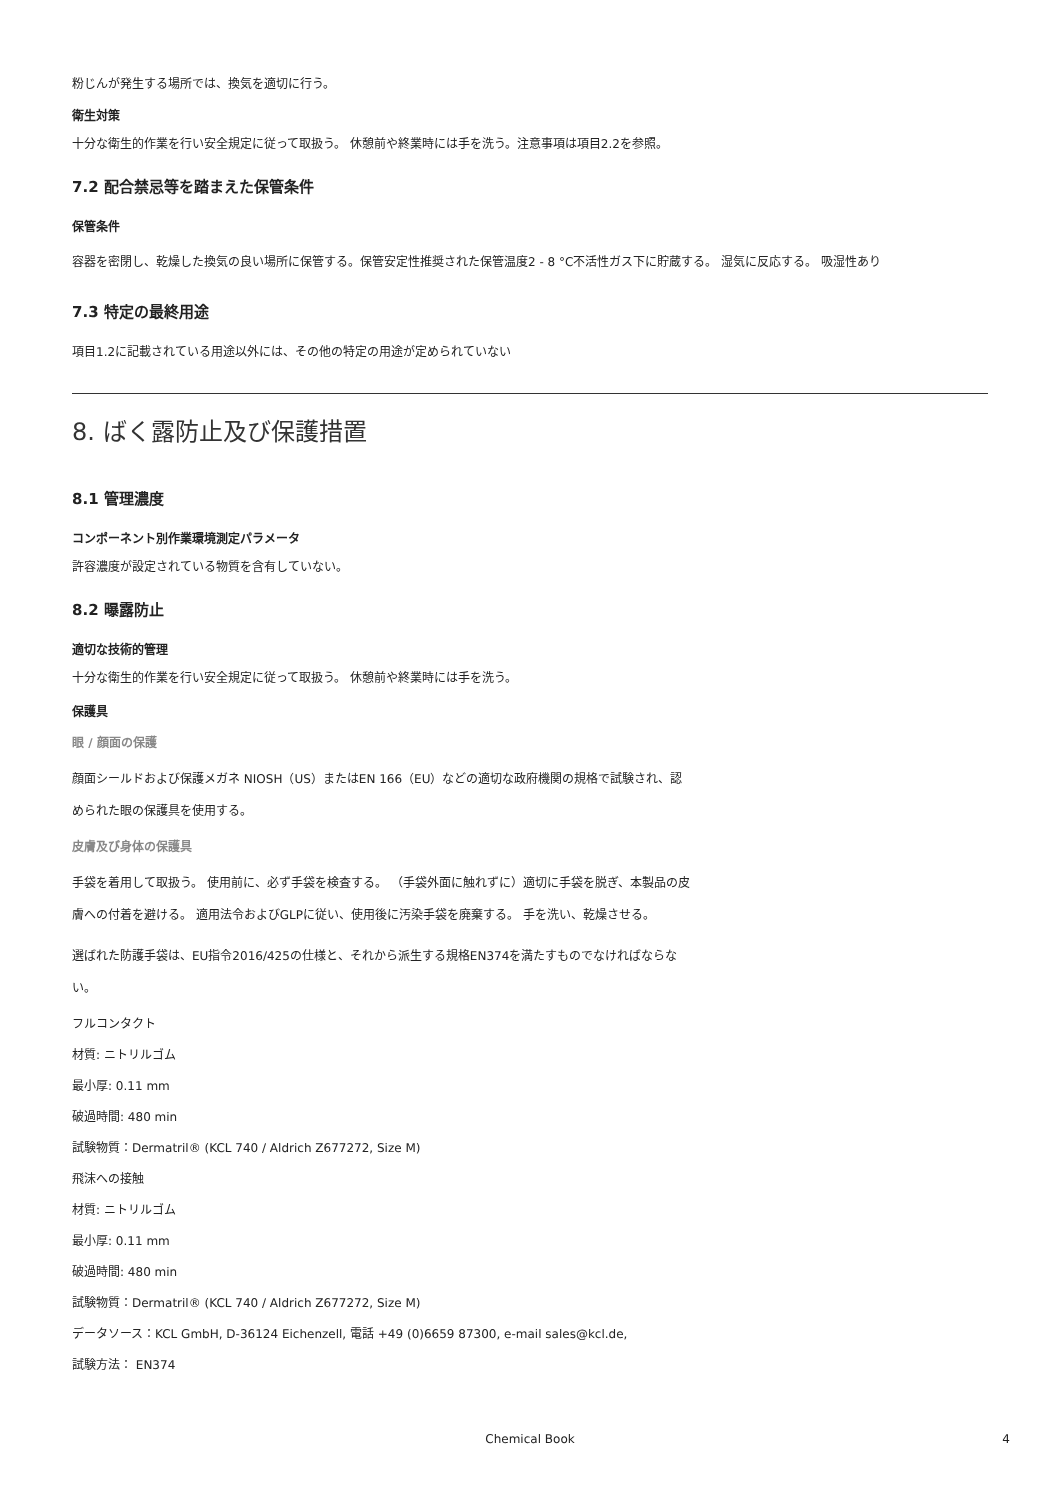粉じんが発生する場所では、換気を適切に行う。
衛生対策
十分な衛生的作業を行い安全規定に従って取扱う。 休憩前や終業時には手を洗う。注意事項は項目2.2を参照。
7.2 配合禁忌等を踏まえた保管条件
保管条件
容器を密閉し、乾燥した換気の良い場所に保管する。保管安定性推奨された保管温度2 - 8 °C不活性ガス下に貯蔵する。 湿気に反応する。 吸湿性あり
7.3 特定の最終用途
項目1.2に記載されている用途以外には、その他の特定の用途が定められていない
8. ばく露防止及び保護措置
8.1 管理濃度
コンポーネント別作業環境測定パラメータ
許容濃度が設定されている物質を含有していない。
8.2 曝露防止
適切な技術的管理
十分な衛生的作業を行い安全規定に従って取扱う。 休憩前や終業時には手を洗う。
保護具
眼 / 顔面の保護
顔面シールドおよび保護メガネ NIOSH（US）またはEN 166（EU）などの適切な政府機関の規格で試験され、認められた眼の保護具を使用する。
皮膚及び身体の保護具
手袋を着用して取扱う。 使用前に、必ず手袋を検査する。 （手袋外面に触れずに）適切に手袋を脱ぎ、本製品の皮膚への付着を避ける。 適用法令およびGLPに従い、使用後に汚染手袋を廃棄する。 手を洗い、乾燥させる。
選ばれた防護手袋は、EU指令2016/425の仕様と、それから派生する規格EN374を満たすものでなければならない。
フルコンタクト
材質: ニトリルゴム
最小厚: 0.11 mm
破過時間: 480 min
試験物質：Dermatril® (KCL 740 / Aldrich Z677272, Size M)
飛沫への接触
材質: ニトリルゴム
最小厚: 0.11 mm
破過時間: 480 min
試験物質：Dermatril® (KCL 740 / Aldrich Z677272, Size M)
データソース：KCL GmbH, D-36124 Eichenzell, 電話 +49 (0)6659 87300, e-mail sales@kcl.de,
試験方法： EN374
Chemical Book 4